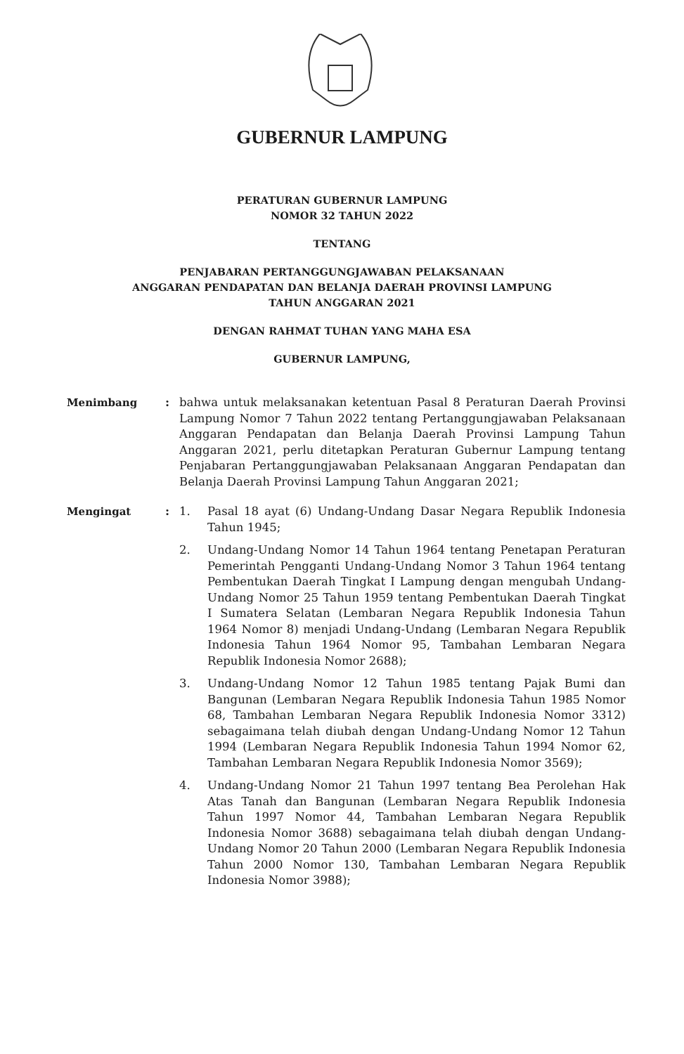GUBERNUR LAMPUNG
PERATURAN GUBERNUR LAMPUNG
NOMOR 32 TAHUN 2022
TENTANG
PENJABARAN PERTANGGUNGJAWABAN PELAKSANAAN
ANGGARAN PENDAPATAN DAN BELANJA DAERAH PROVINSI LAMPUNG
TAHUN ANGGARAN 2021
DENGAN RAHMAT TUHAN YANG MAHA ESA
GUBERNUR LAMPUNG,
Menimbang : bahwa untuk melaksanakan ketentuan Pasal 8 Peraturan Daerah Provinsi Lampung Nomor 7 Tahun 2022 tentang Pertanggungjawaban Pelaksanaan Anggaran Pendapatan dan Belanja Daerah Provinsi Lampung Tahun Anggaran 2021, perlu ditetapkan Peraturan Gubernur Lampung tentang Penjabaran Pertanggungjawaban Pelaksanaan Anggaran Pendapatan dan Belanja Daerah Provinsi Lampung Tahun Anggaran 2021;
Mengingat : 1. Pasal 18 ayat (6) Undang-Undang Dasar Negara Republik Indonesia Tahun 1945;
2. Undang-Undang Nomor 14 Tahun 1964 tentang Penetapan Peraturan Pemerintah Pengganti Undang-Undang Nomor 3 Tahun 1964 tentang Pembentukan Daerah Tingkat I Lampung dengan mengubah Undang-Undang Nomor 25 Tahun 1959 tentang Pembentukan Daerah Tingkat I Sumatera Selatan (Lembaran Negara Republik Indonesia Tahun 1964 Nomor 8) menjadi Undang-Undang (Lembaran Negara Republik Indonesia Tahun 1964 Nomor 95, Tambahan Lembaran Negara Republik Indonesia Nomor 2688);
3. Undang-Undang Nomor 12 Tahun 1985 tentang Pajak Bumi dan Bangunan (Lembaran Negara Republik Indonesia Tahun 1985 Nomor 68, Tambahan Lembaran Negara Republik Indonesia Nomor 3312) sebagaimana telah diubah dengan Undang-Undang Nomor 12 Tahun 1994 (Lembaran Negara Republik Indonesia Tahun 1994 Nomor 62, Tambahan Lembaran Negara Republik Indonesia Nomor 3569);
4. Undang-Undang Nomor 21 Tahun 1997 tentang Bea Perolehan Hak Atas Tanah dan Bangunan (Lembaran Negara Republik Indonesia Tahun 1997 Nomor 44, Tambahan Lembaran Negara Republik Indonesia Nomor 3688) sebagaimana telah diubah dengan Undang-Undang Nomor 20 Tahun 2000 (Lembaran Negara Republik Indonesia Tahun 2000 Nomor 130, Tambahan Lembaran Negara Republik Indonesia Nomor 3988);